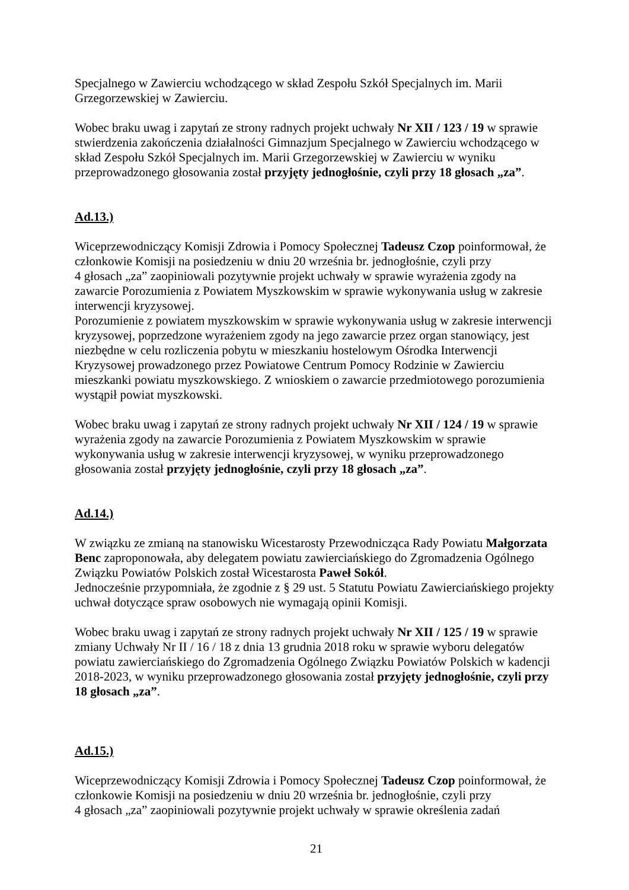Specjalnego w Zawierciu wchodzącego w skład Zespołu Szkół Specjalnych im. Marii Grzegorzewskiej w Zawierciu.
Wobec braku uwag i zapytań ze strony radnych projekt uchwały Nr XII / 123 / 19 w sprawie stwierdzenia zakończenia działalności Gimnazjum Specjalnego w Zawierciu wchodzącego w skład Zespołu Szkół Specjalnych im. Marii Grzegorzewskiej w Zawierciu w wyniku przeprowadzonego głosowania został przyjęty jednogłośnie, czyli przy 18 głosach „za”.
Ad.13.)
Wiceprzewodniczący Komisji Zdrowia i Pomocy Społecznej Tadeusz Czop poinformował, że członkowie Komisji na posiedzeniu w dniu 20 września br. jednogłośnie, czyli przy
4 głosach „za” zaopiniowali pozytywnie projekt uchwały w sprawie wyrażenia zgody na zawarcie Porozumienia z Powiatem Myszkowskim w sprawie wykonywania usług w zakresie interwencji kryzysowej.
Porozumienie z powiatem myszkowskim w sprawie wykonywania usług w zakresie interwencji kryzysowej, poprzedzone wyrażeniem zgody na jego zawarcie przez organ stanowiący, jest niezbędne w celu rozliczenia pobytu w mieszkaniu hostelowym Ośrodka Interwencji Kryzysowej prowadzonego przez Powiatowe Centrum Pomocy Rodzinie w Zawierciu mieszkanki powiatu myszkowskiego. Z wnioskiem o zawarcie przedmiotowego porozumienia wystąpił powiat myszkowski.
Wobec braku uwag i zapytań ze strony radnych projekt uchwały Nr XII / 124 / 19 w sprawie wyrażenia zgody na zawarcie Porozumienia z Powiatem Myszkowskim w sprawie wykonywania usług w zakresie interwencji kryzysowej, w wyniku przeprowadzonego głosowania został przyjęty jednogłośnie, czyli przy 18 głosach „za”.
Ad.14.)
W związku ze zmianą na stanowisku Wicestarosty Przewodnicząca Rady Powiatu Małgorzata Benc zaproponowała, aby delegatem powiatu zawierciańskiego do Zgromadzenia Ogólnego Związku Powiatów Polskich został Wicestarosta Paweł Sokół.
Jednocześnie przypomniała, że zgodnie z § 29 ust. 5 Statutu Powiatu Zawierciańskiego projekty uchwał dotyczące spraw osobowych nie wymagają opinii Komisji.
Wobec braku uwag i zapytań ze strony radnych projekt uchwały Nr XII / 125 / 19 w sprawie zmiany Uchwały Nr II / 16 / 18 z dnia 13 grudnia 2018 roku w sprawie wyboru delegatów powiatu zawierciańskiego do Zgromadzenia Ogólnego Związku Powiatów Polskich w kadencji 2018-2023, w wyniku przeprowadzonego głosowania został przyjęty jednogłośnie, czyli przy 18 głosach „za”.
Ad.15.)
Wiceprzewodniczący Komisji Zdrowia i Pomocy Społecznej Tadeusz Czop poinformował, że członkowie Komisji na posiedzeniu w dniu 20 września br. jednogłośnie, czyli przy
4 głosach „za” zaopiniowali pozytywnie projekt uchwały w sprawie określenia zadań
21